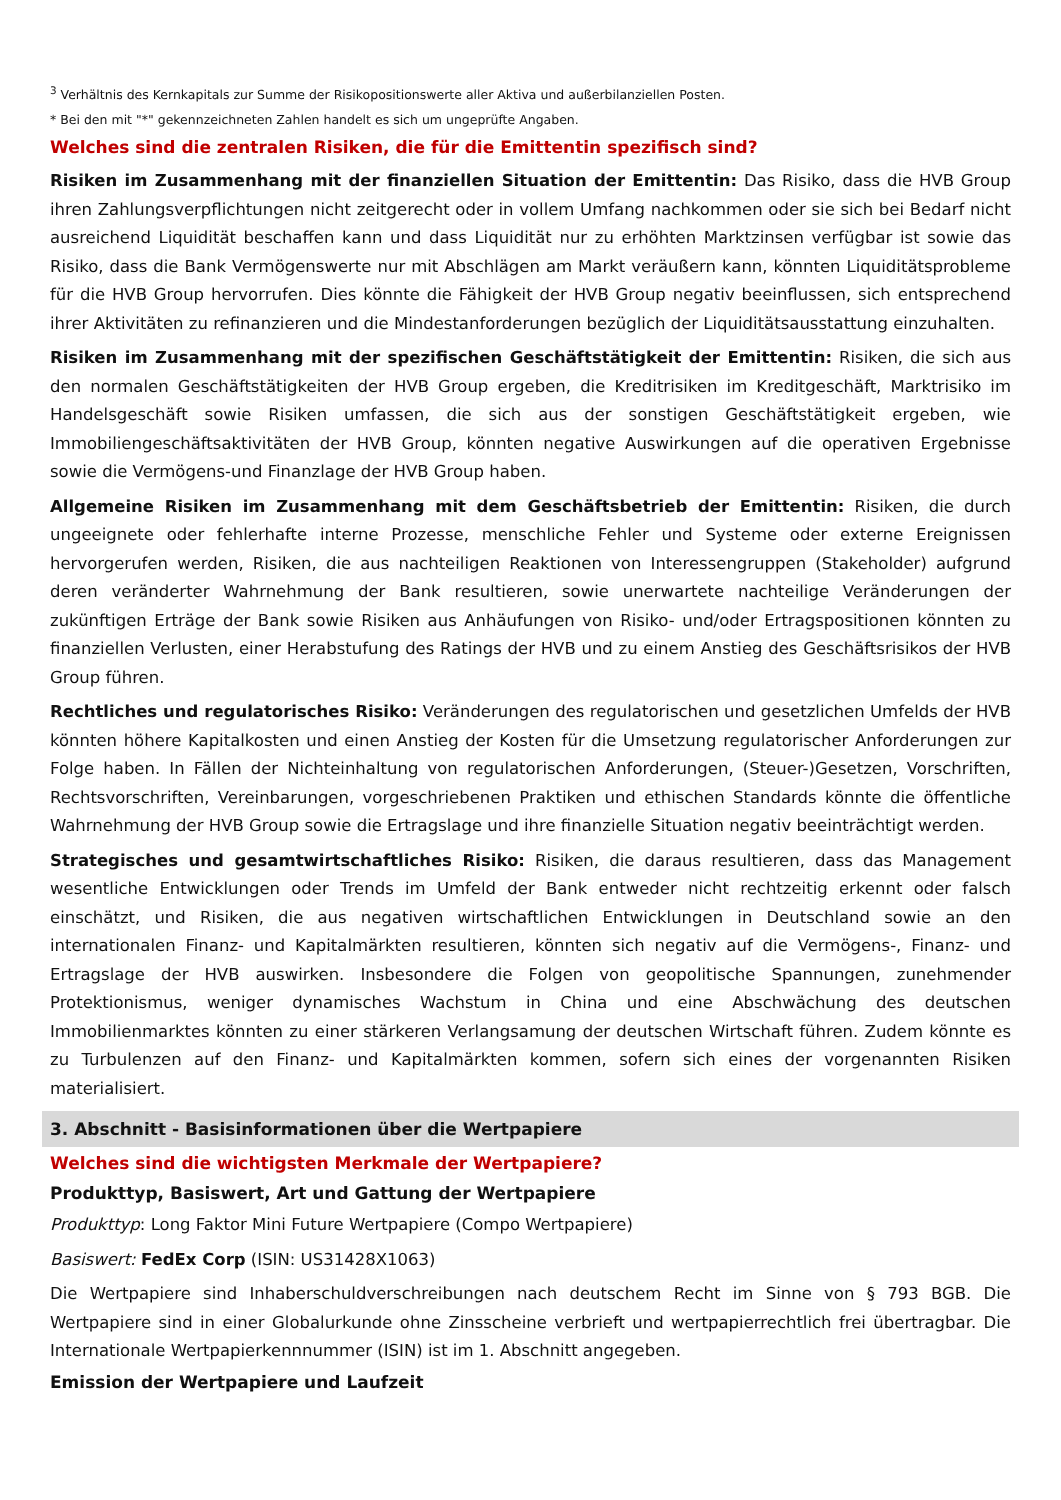<sup>3</sup> Verhältnis des Kernkapitals zur Summe der Risikopositionswerte aller Aktiva und außerbilanziellen Posten.
* Bei den mit "*" gekennzeichneten Zahlen handelt es sich um ungeprüfte Angaben.
Welches sind die zentralen Risiken, die für die Emittentin spezifisch sind?
Risiken im Zusammenhang mit der finanziellen Situation der Emittentin: Das Risiko, dass die HVB Group ihren Zahlungsverpflichtungen nicht zeitgerecht oder in vollem Umfang nachkommen oder sie sich bei Bedarf nicht ausreichend Liquidität beschaffen kann und dass Liquidität nur zu erhöhten Marktzinsen verfügbar ist sowie das Risiko, dass die Bank Vermögenswerte nur mit Abschlägen am Markt veräußern kann, könnten Liquiditätsprobleme für die HVB Group hervorrufen. Dies könnte die Fähigkeit der HVB Group negativ beeinflussen, sich entsprechend ihrer Aktivitäten zu refinanzieren und die Mindestanforderungen bezüglich der Liquiditätsausstattung einzuhalten.
Risiken im Zusammenhang mit der spezifischen Geschäftstätigkeit der Emittentin: Risiken, die sich aus den normalen Geschäftstätigkeiten der HVB Group ergeben, die Kreditrisiken im Kreditgeschäft, Marktrisiko im Handelsgeschäft sowie Risiken umfassen, die sich aus der sonstigen Geschäftstätigkeit ergeben, wie Immobiliengeschäftsaktivitäten der HVB Group, könnten negative Auswirkungen auf die operativen Ergebnisse sowie die Vermögens-und Finanzlage der HVB Group haben.
Allgemeine Risiken im Zusammenhang mit dem Geschäftsbetrieb der Emittentin: Risiken, die durch ungeeignete oder fehlerhafte interne Prozesse, menschliche Fehler und Systeme oder externe Ereignissen hervorgerufen werden, Risiken, die aus nachteiligen Reaktionen von Interessengruppen (Stakeholder) aufgrund deren veränderter Wahrnehmung der Bank resultieren, sowie unerwartete nachteilige Veränderungen der zukünftigen Erträge der Bank sowie Risiken aus Anhäufungen von Risiko- und/oder Ertragspositionen könnten zu finanziellen Verlusten, einer Herabstufung des Ratings der HVB und zu einem Anstieg des Geschäftsrisikos der HVB Group führen.
Rechtliches und regulatorisches Risiko: Veränderungen des regulatorischen und gesetzlichen Umfelds der HVB könnten höhere Kapitalkosten und einen Anstieg der Kosten für die Umsetzung regulatorischer Anforderungen zur Folge haben. In Fällen der Nichteinhaltung von regulatorischen Anforderungen, (Steuer-)Gesetzen, Vorschriften, Rechtsvorschriften, Vereinbarungen, vorgeschriebenen Praktiken und ethischen Standards könnte die öffentliche Wahrnehmung der HVB Group sowie die Ertragslage und ihre finanzielle Situation negativ beeinträchtigt werden.
Strategisches und gesamtwirtschaftliches Risiko: Risiken, die daraus resultieren, dass das Management wesentliche Entwicklungen oder Trends im Umfeld der Bank entweder nicht rechtzeitig erkennt oder falsch einschätzt, und Risiken, die aus negativen wirtschaftlichen Entwicklungen in Deutschland sowie an den internationalen Finanz- und Kapitalmärkten resultieren, könnten sich negativ auf die Vermögens-, Finanz- und Ertragslage der HVB auswirken. Insbesondere die Folgen von geopolitische Spannungen, zunehmender Protektionismus, weniger dynamisches Wachstum in China und eine Abschwächung des deutschen Immobilienmarktes könnten zu einer stärkeren Verlangsamung der deutschen Wirtschaft führen. Zudem könnte es zu Turbulenzen auf den Finanz- und Kapitalmärkten kommen, sofern sich eines der vorgenannten Risiken materialisiert.
3. Abschnitt - Basisinformationen über die Wertpapiere
Welches sind die wichtigsten Merkmale der Wertpapiere?
Produkttyp, Basiswert, Art und Gattung der Wertpapiere
Produkttyp: Long Faktor Mini Future Wertpapiere (Compo Wertpapiere)
Basiswert: FedEx Corp (ISIN: US31428X1063)
Die Wertpapiere sind Inhaberschuldverschreibungen nach deutschem Recht im Sinne von § 793 BGB. Die Wertpapiere sind in einer Globalurkunde ohne Zinsscheine verbrieft und wertpapierrechtlich frei übertragbar. Die Internationale Wertpapierkennnummer (ISIN) ist im 1. Abschnitt angegeben.
Emission der Wertpapiere und Laufzeit